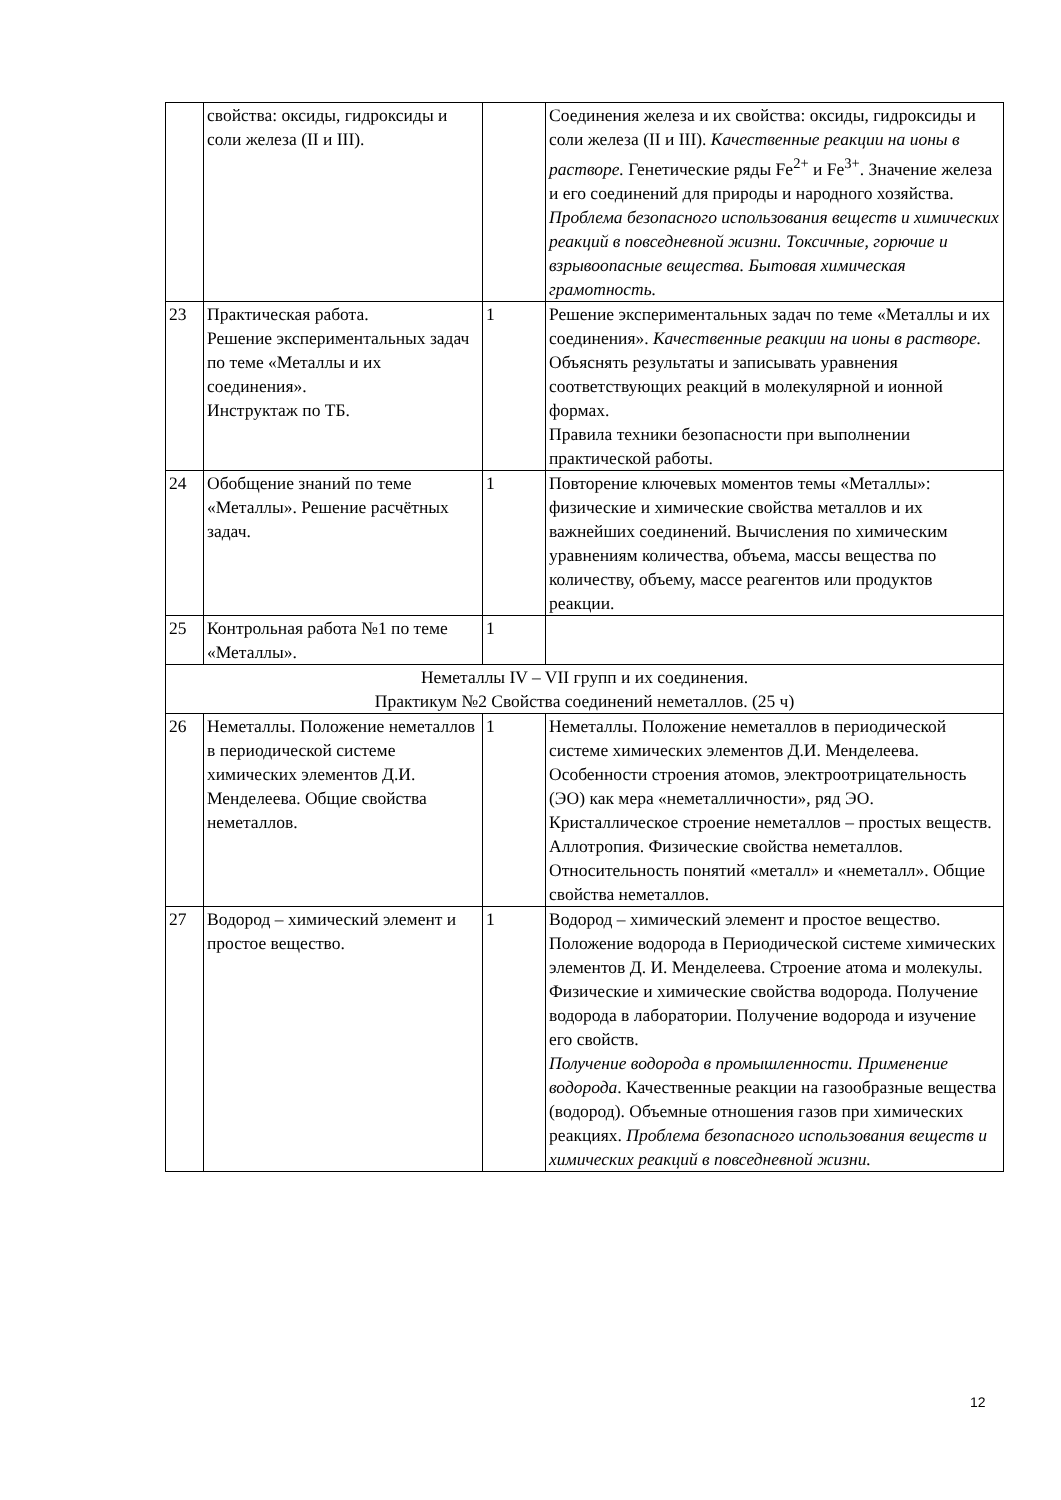| | свойства: оксиды, гидроксиды и соли железа (II и III). | | Соединения железа и их свойства: оксиды, гидроксиды и соли железа (II и III). Качественные реакции на ионы в растворе. Генетические ряды Fe<sup>2+</sup> и Fe<sup>3+</sup>. Значение железа и его соединений для природы и народного хозяйства. Проблема безопасного использования веществ и химических реакций в повседневной жизни. Токсичные, горючие и взрывоопасные вещества. Бытовая химическая грамотность. |
| 23 | Практическая работа. Решение экспериментальных задач по теме «Металлы и их соединения». Инструктаж по ТБ. | 1 | Решение экспериментальных задач по теме «Металлы и их соединения». Качественные реакции на ионы в растворе. Объяснять результаты и записывать уравнения соответствующих реакций в молекулярной и ионной формах. Правила техники безопасности при выполнении практической работы. |
| 24 | Обобщение знаний по теме «Металлы». Решение расчётных задач. | 1 | Повторение ключевых моментов темы «Металлы»: физические и химические свойства металлов и их важнейших соединений. Вычисления по химическим уравнениям количества, объема, массы вещества по количеству, объему, массе реагентов или продуктов реакции. |
| 25 | Контрольная работа №1 по теме «Металлы». | 1 | |
| Неметаллы IV – VII групп и их соединения. Практикум №2 Свойства соединений неметаллов. (25 ч) | | | |
| 26 | Неметаллы. Положение неметаллов в периодической системе химических элементов Д.И. Менделеева. Общие свойства неметаллов. | 1 | Неметаллы. Положение неметаллов в периодической системе химических элементов Д.И. Менделеева. Особенности строения атомов, электроотрицательность (ЭО) как мера «неметалличности», ряд ЭО. Кристаллическое строение неметаллов – простых веществ. Аллотропия. Физические свойства неметаллов. Относительность понятий «металл» и «неметалл». Общие свойства неметаллов. |
| 27 | Водород – химический элемент и простое вещество. | 1 | Водород – химический элемент и простое вещество. Положение водорода в Периодической системе химических элементов Д. И. Менделеева. Строение атома и молекулы. Физические и химические свойства водорода. Получение водорода в лаборатории. Получение водорода и изучение его свойств. Получение водорода в промышленности. Применение водорода . Качественные реакции на газообразные вещества (водород). Объемные отношения газов при химических реакциях. Проблема безопасного использования веществ и химических реакций в повседневной жизни. |
12